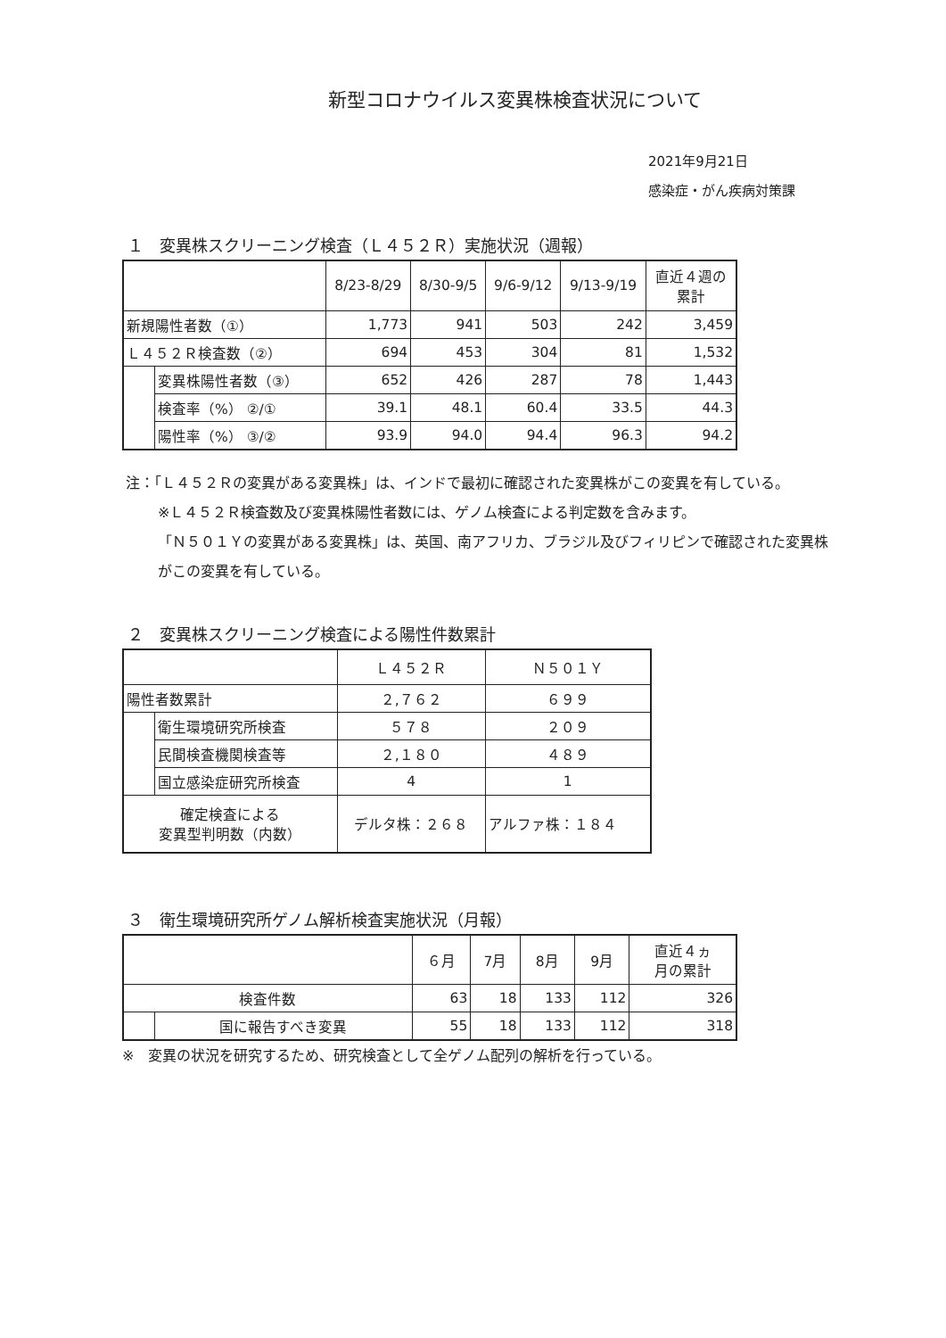新型コロナウイルス変異株検査状況について
2021年9月21日
感染症・がん疾病対策課
１　変異株スクリーニング検査（Ｌ４５２Ｒ）実施状況（週報）
| | | 8/23-8/29 | 8/30-9/5 | 9/6-9/12 | 9/13-9/19 | 直近４週の 累計 |
| --- | --- | --- | --- | --- | --- | --- |
| 新規陽性者数（①） | | 1,773 | 941 | 503 | 242 | 3,459 |
| Ｌ４５２Ｒ検査数（②） | | 694 | 453 | 304 | 81 | 1,532 |
| | 変異株陽性者数（③） | 652 | 426 | 287 | 78 | 1,443 |
| | 検査率（%） ②/① | 39.1 | 48.1 | 60.4 | 33.5 | 44.3 |
| | 陽性率（%） ③/② | 93.9 | 94.0 | 94.4 | 96.3 | 94.2 |
注：「Ｌ４５２Ｒの変異がある変異株」は、インドで最初に確認された変異株がこの変異を有している。
※Ｌ４５２Ｒ検査数及び変異株陽性者数には、ゲノム検査による判定数を含みます。
「Ｎ５０１Ｙの変異がある変異株」は、英国、南アフリカ、ブラジル及びフィリピンで確認された変異株がこの変異を有している。
２　変異株スクリーニング検査による陽性件数累計
| | | Ｌ４５２Ｒ | Ｎ５０１Ｙ |
| --- | --- | --- | --- |
| 陽性者数累計 | | ２,７６２ | ６９９ |
| | 衛生環境研究所検査 | ５７８ | ２０９ |
| | 民間検査機関検査等 | ２,１８０ | ４８９ |
| | 国立感染症研究所検査 | 4 | 1 |
| 確定検査による 変異型判明数（内数） | | デルタ株：２６８ | アルファ株：１８４ |
３　衛生環境研究所ゲノム解析検査実施状況（月報）
| | | ６月 | 7月 | 8月 | 9月 | 直近４ヵ 月の累計 |
| --- | --- | --- | --- | --- | --- | --- |
| 検査件数 | | 63 | 18 | 133 | 112 | 326 |
| | 国に報告すべき変異 | 55 | 18 | 133 | 112 | 318 |
※　変異の状況を研究するため、研究検査として全ゲノム配列の解析を行っている。